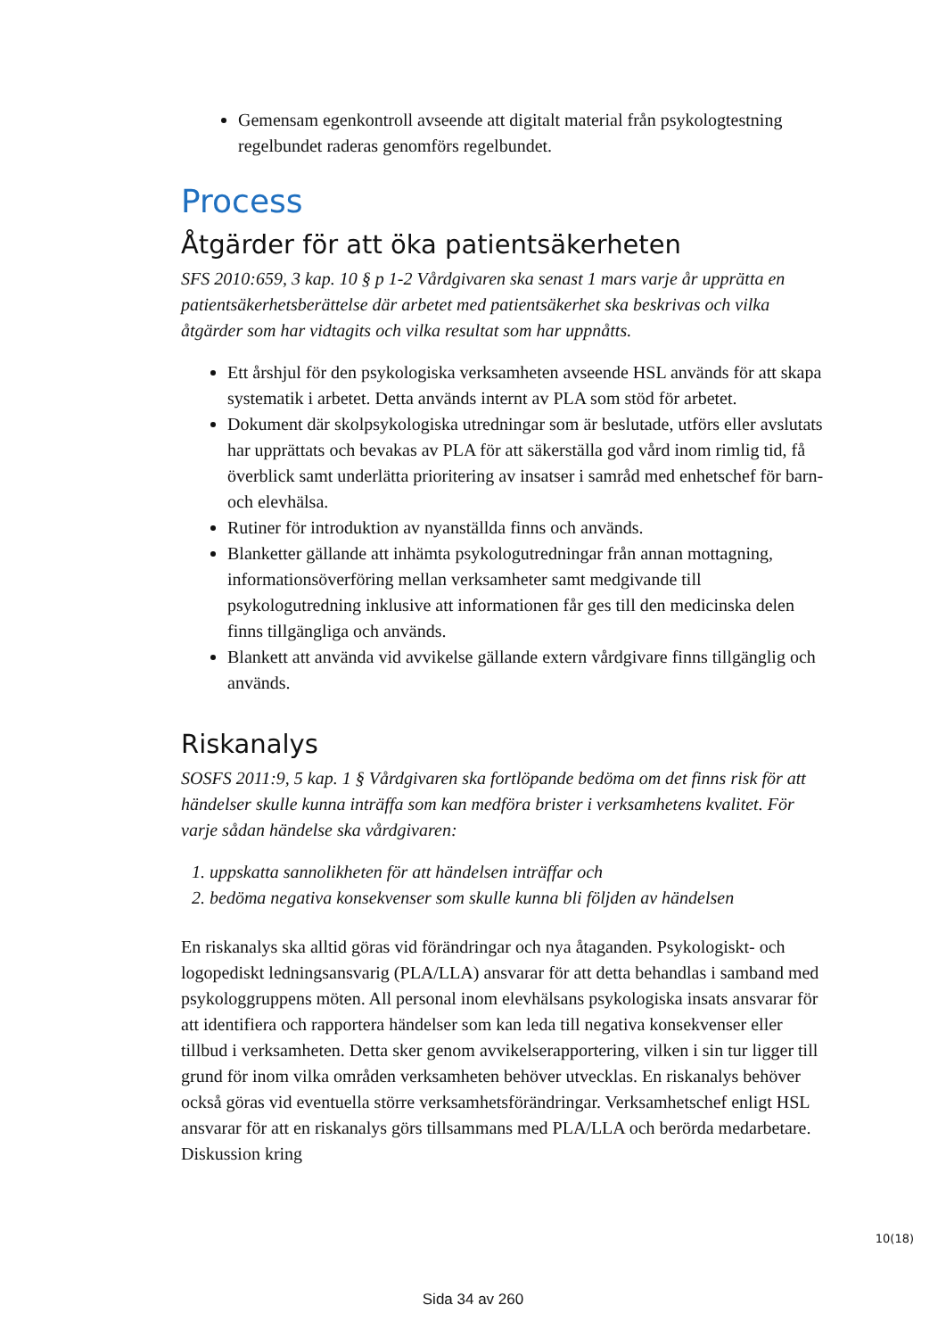Gemensam egenkontroll avseende att digitalt material från psykologtestning regelbundet raderas genomförs regelbundet.
Process
Åtgärder för att öka patientsäkerheten
SFS 2010:659, 3 kap. 10 § p 1-2 Vårdgivaren ska senast 1 mars varje år upprätta en patientsäkerhetsberättelse där arbetet med patientsäkerhet ska beskrivas och vilka åtgärder som har vidtagits och vilka resultat som har uppnåtts.
Ett årshjul för den psykologiska verksamheten avseende HSL används för att skapa systematik i arbetet. Detta används internt av PLA som stöd för arbetet.
Dokument där skolpsykologiska utredningar som är beslutade, utförs eller avslutats har upprättats och bevakas av PLA för att säkerställa god vård inom rimlig tid, få överblick samt underlätta prioritering av insatser i samråd med enhetschef för barn- och elevhälsa.
Rutiner för introduktion av nyanställda finns och används.
Blanketter gällande att inhämta psykologutredningar från annan mottagning, informationsöverföring mellan verksamheter samt medgivande till psykologutredning inklusive att informationen får ges till den medicinska delen finns tillgängliga och används.
Blankett att använda vid avvikelse gällande extern vårdgivare finns tillgänglig och används.
Riskanalys
SOSFS 2011:9, 5 kap. 1 § Vårdgivaren ska fortlöpande bedöma om det finns risk för att händelser skulle kunna inträffa som kan medföra brister i verksamhetens kvalitet. För varje sådan händelse ska vårdgivaren:
1. uppskatta sannolikheten för att händelsen inträffar och
2. bedöma negativa konsekvenser som skulle kunna bli följden av händelsen
En riskanalys ska alltid göras vid förändringar och nya åtaganden. Psykologiskt- och logopediskt ledningsansvarig (PLA/LLA) ansvarar för att detta behandlas i samband med psykologgruppens möten. All personal inom elevhälsans psykologiska insats ansvarar för att identifiera och rapportera händelser som kan leda till negativa konsekvenser eller tillbud i verksamheten. Detta sker genom avvikelserapportering, vilken i sin tur ligger till grund för inom vilka områden verksamheten behöver utvecklas. En riskanalys behöver också göras vid eventuella större verksamhetsförändringar. Verksamhetschef enligt HSL ansvarar för att en riskanalys görs tillsammans med PLA/LLA och berörda medarbetare. Diskussion kring
10(18)
Sida 34 av 260